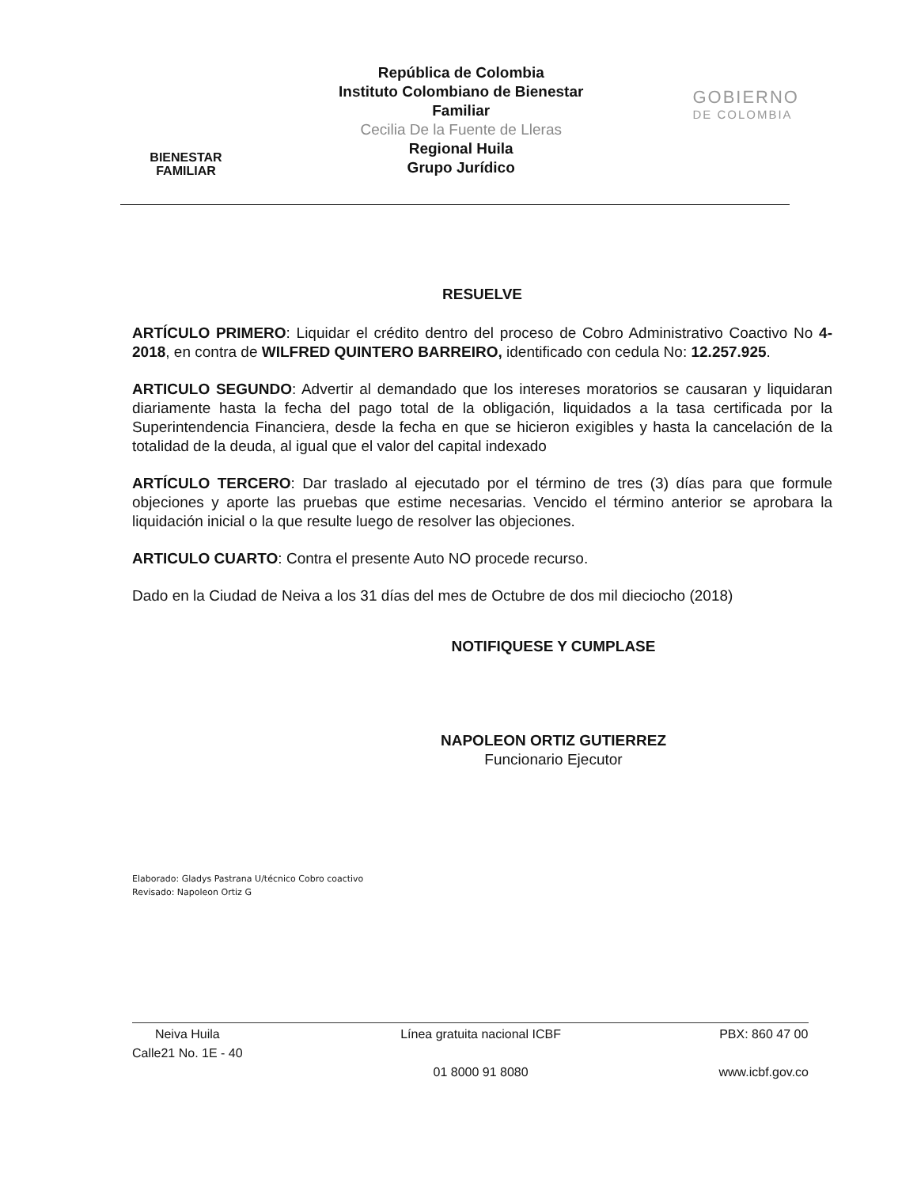BIENESTAR
FAMILIAR
República de Colombia
Instituto Colombiano de Bienestar Familiar
Cecilia De la Fuente de Lleras
Regional Huila
Grupo Jurídico
GOBIERNO
DE COLOMBIA
RESUELVE
ARTÍCULO PRIMERO: Liquidar el crédito dentro del proceso de Cobro Administrativo Coactivo No 4-2018, en contra de WILFRED QUINTERO BARREIRO, identificado con cedula No: 12.257.925.
ARTICULO SEGUNDO: Advertir al demandado que los intereses moratorios se causaran y liquidaran diariamente hasta la fecha del pago total de la obligación, liquidados a la tasa certificada por la Superintendencia Financiera, desde la fecha en que se hicieron exigibles y hasta la cancelación de la totalidad de la deuda, al igual que el valor del capital indexado
ARTÍCULO TERCERO: Dar traslado al ejecutado por el término de tres (3) días para que formule objeciones y aporte las pruebas que estime necesarias. Vencido el término anterior se aprobara la liquidación inicial o la que resulte luego de resolver las objeciones.
ARTICULO CUARTO: Contra el presente Auto NO procede recurso.
Dado en la Ciudad de Neiva a los 31 días del mes de Octubre de dos mil dieciocho (2018)
NOTIFIQUESE Y CUMPLASE
NAPOLEON ORTIZ GUTIERREZ
Funcionario Ejecutor
Elaborado: Gladys Pastrana U/técnico Cobro coactivo
Revisado: Napoleon Ortiz G
Neiva Huila
Calle21 No. 1E - 40
Línea gratuita nacional ICBF
01 8000 91 8080
PBX: 860 47 00
www.icbf.gov.co